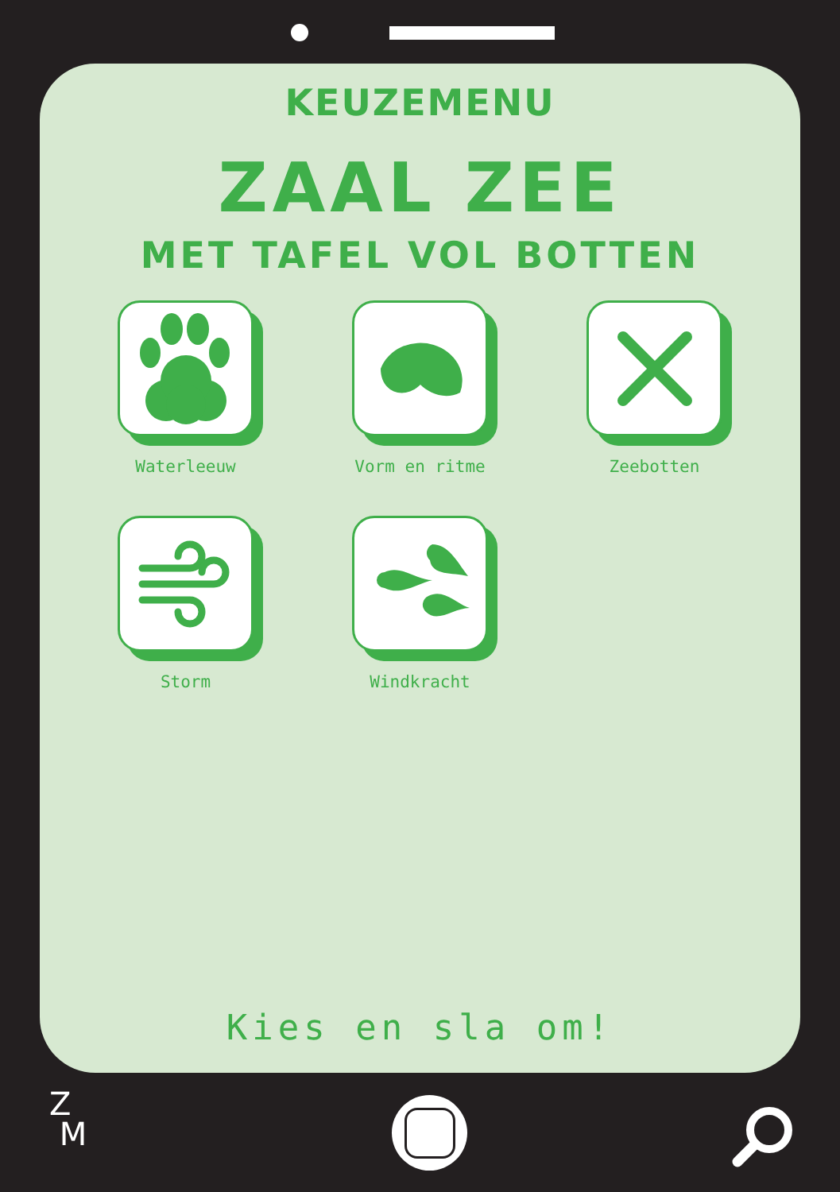KEUZEMENU
ZAAL ZEE
MET TAFEL VOL BOTTEN
Waterleeuw
Vorm en ritme
Zeebotten
Storm
Windkracht
Kies en sla om!
Z
M